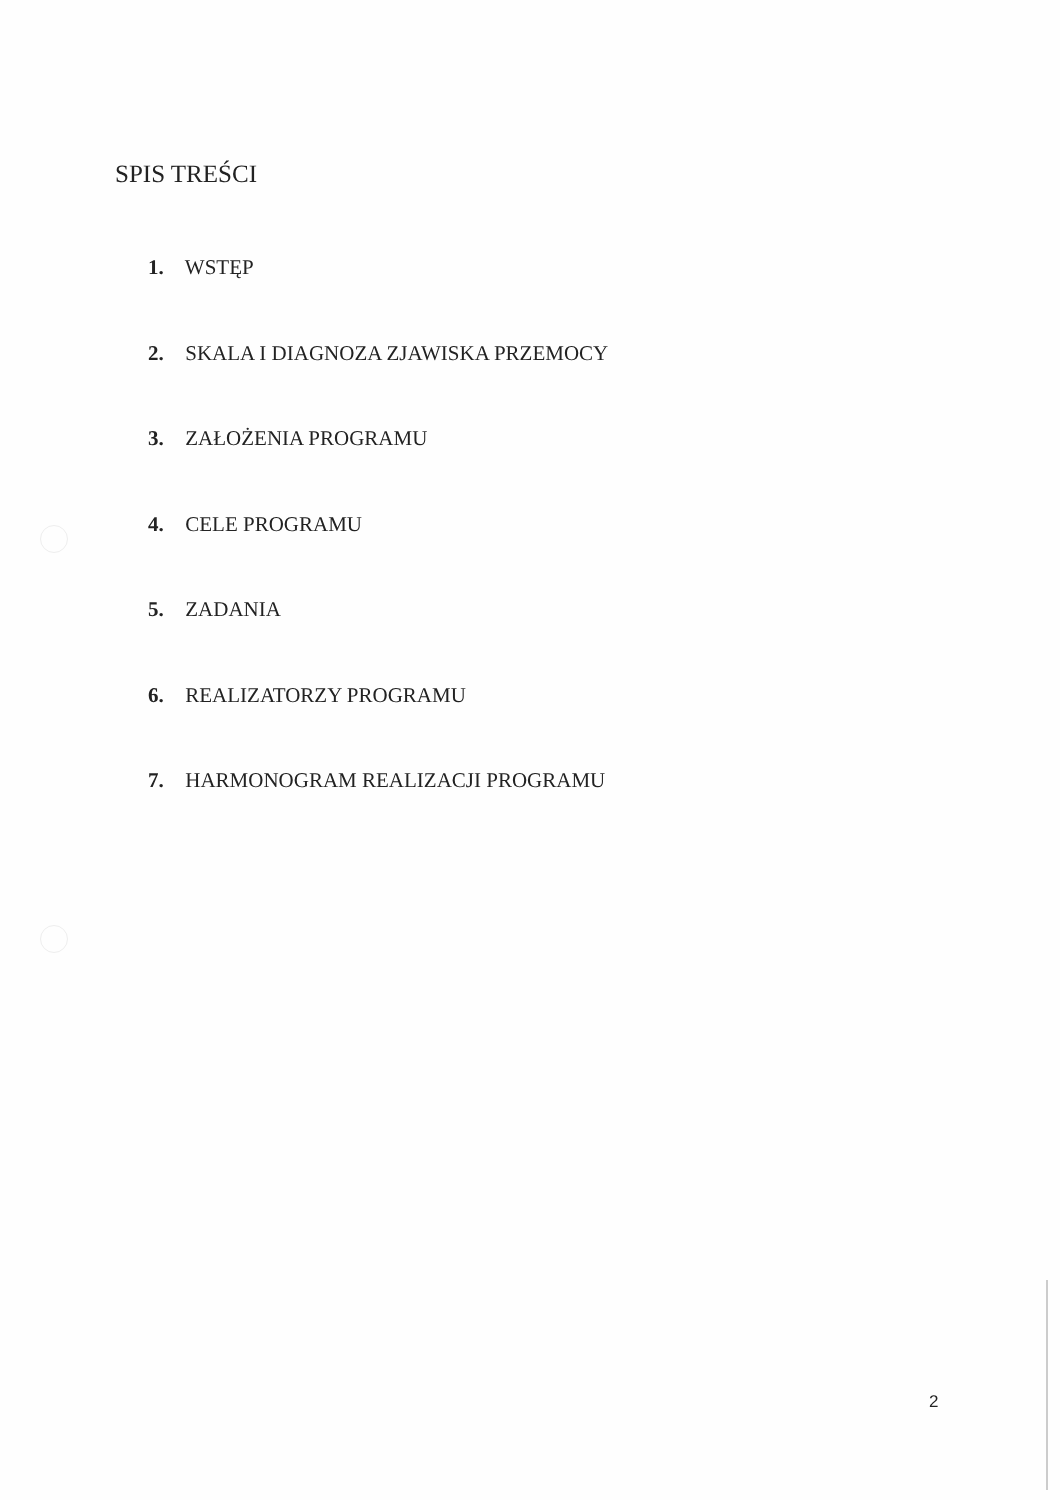SPIS TREŚCI
1. WSTĘP
2. SKALA I DIAGNOZA ZJAWISKA PRZEMOCY
3. ZAŁOŻENIA PROGRAMU
4. CELE PROGRAMU
5. ZADANIA
6. REALIZATORZY PROGRAMU
7. HARMONOGRAM REALIZACJI PROGRAMU
2